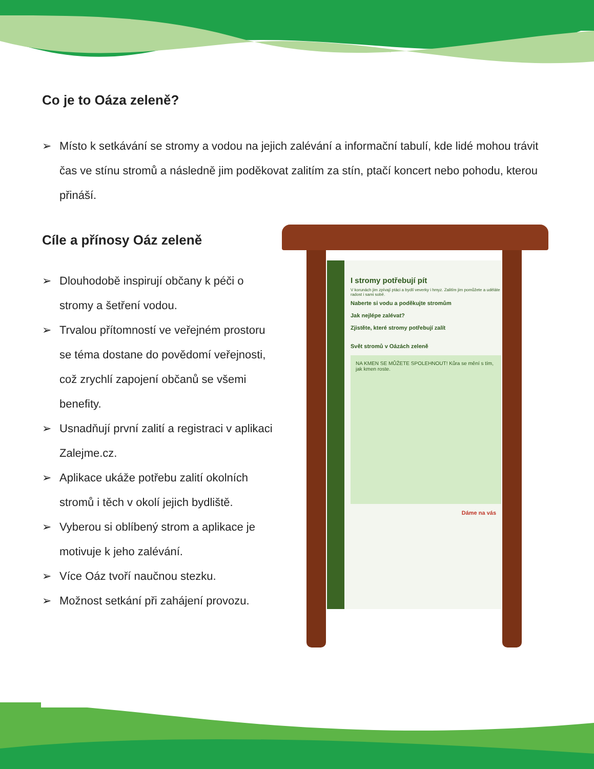Co je to Oáza zeleně?
➢ Místo k setkávání se stromy a vodou na jejich zalévání a informační tabulí, kde lidé mohou trávit čas ve stínu stromů a následně jim poděkovat zalitím za stín, ptačí koncert nebo pohodu, kterou přináší.
Cíle a přínosy Oáz zeleně
➢ Dlouhodobě inspirují občany k péči o stromy a šetření vodou.
➢ Trvalou přítomností ve veřejném prostoru se téma dostane do povědomí veřejnosti, což zrychlí zapojení občanů se všemi benefity.
➢ Usnadňují první zalití a registraci v aplikaci Zalejme.cz.
➢ Aplikace ukáže potřebu zalití okolních stromů i těch v okolí jejich bydliště.
➢ Vyberou si oblíbený strom a aplikace je motivuje k jeho zalévání.
➢ Více Oáz tvoří naučnou stezku.
➢ Možnost setkání při zahájení provozu.
I stromy potřebují pít
V korunách jim zpívají ptáci a bydlí veverky i hmyz. Zalitím jim pomůžete a uděláte radost i sami sobě.
Naberte si vodu a poděkujte stromům
Jak nejlépe zalévat?
Zjistěte, které stromy potřebují zalít
Svět stromů v Oázách zeleně
NA KMEN SE MŮŽETE SPOLEHNOUT! Kůra se mění s tím, jak kmen roste.
Dáme na vás